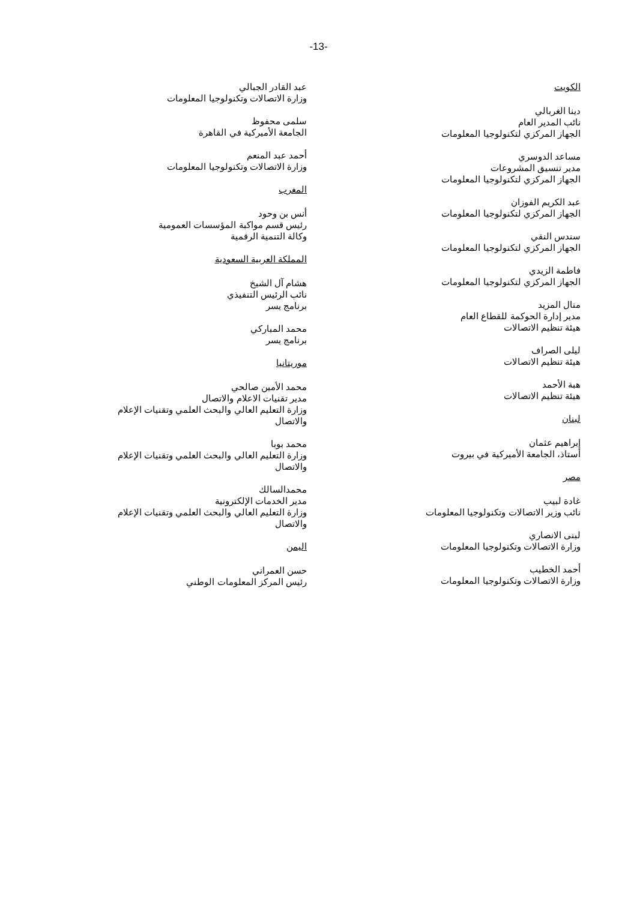-13-
الكويت
دينا الغربالي
نائب المدير العام
الجهاز المركزي لتكنولوجيا المعلومات
مساعد الدوسري
مدير تنسيق المشروعات
الجهاز المركزي لتكنولوجيا المعلومات
عبد الكريم الفوزان
الجهاز المركزي لتكنولوجيا المعلومات
سندس النقي
الجهاز المركزي لتكنولوجيا المعلومات
فاطمة الزيدي
الجهاز المركزي لتكنولوجيا المعلومات
منال المزيد
مدير إدارة الحوكمة للقطاع العام
هيئة تنظيم الاتصالات
ليلى الصراف
هيئة تنظيم الاتصالات
هبة الأحمد
هيئة تنظيم الاتصالات
لبنان
إبراهيم عثمان
أستاذ، الجامعة الأميركية في بيروت
مصر
غادة لبيب
نائب وزير الاتصالات وتكنولوجيا المعلومات
لبنى الانصاري
وزارة الاتصالات وتكنولوجيا المعلومات
أحمد الخطيب
وزارة الاتصالات وتكنولوجيا المعلومات
عبد القادر الجبالي
وزارة الاتصالات وتكنولوجيا المعلومات
سلمى محفوظ
الجامعة الأميركية في القاهرة
أحمد عبد المنعم
وزارة الاتصالات وتكنولوجيا المعلومات
المغرب
أنس بن وحود
رئيس قسم مواكبة المؤسسات العمومية
وكالة التنمية الرقمية
المملكة العربية السعودية
هشام آل الشيخ
نائب الرئيس التنفيذي
برنامج يسر
محمد المباركي
برنامج يسر
موريتانيا
محمد الأمين صالحي
مدير تقنيات الاعلام والاتصال
وزارة التعليم العالي والبحث العلمي وتقنيات الإعلام والاتصال
محمد بوبا
وزارة التعليم العالي والبحث العلمي وتقنيات الإعلام والاتصال
محمدالسالك
مدير الخدمات الإلكترونية
وزارة التعليم العالي والبحث العلمي وتقنيات الإعلام والاتصال
اليمن
حسن العمراني
رئيس المركز المعلومات الوطني